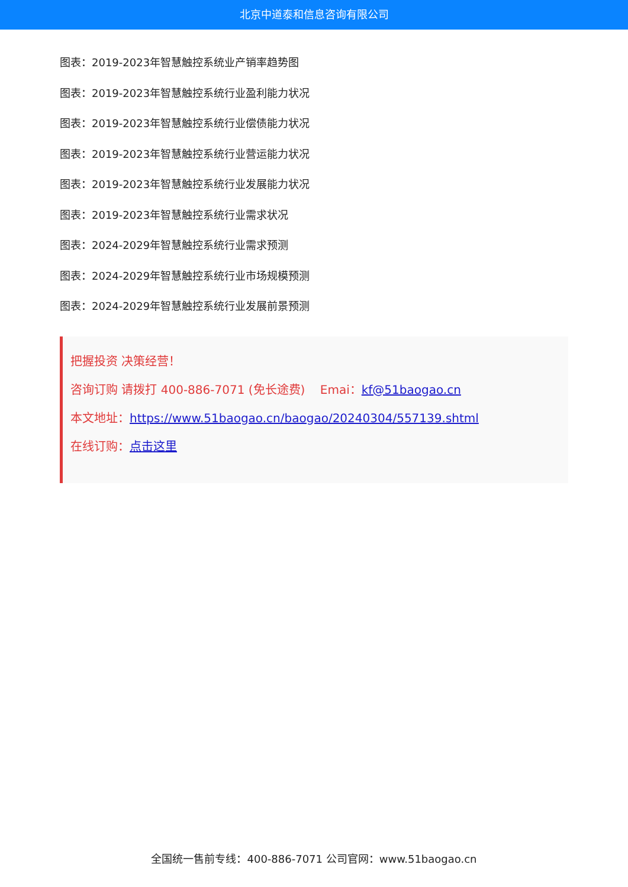北京中道泰和信息咨询有限公司
图表：2019-2023年智慧触控系统业产销率趋势图
图表：2019-2023年智慧触控系统行业盈利能力状况
图表：2019-2023年智慧触控系统行业偿债能力状况
图表：2019-2023年智慧触控系统行业营运能力状况
图表：2019-2023年智慧触控系统行业发展能力状况
图表：2019-2023年智慧触控系统行业需求状况
图表：2024-2029年智慧触控系统行业需求预测
图表：2024-2029年智慧触控系统行业市场规模预测
图表：2024-2029年智慧触控系统行业发展前景预测
把握投资 决策经营！
咨询订购 请拨打 400-886-7071 (免长途费) Emai：kf@51baogao.cn
本文地址：https://www.51baogao.cn/baogao/20240304/557139.shtml
在线订购：点击这里
全国统一售前专线：400-886-7071 公司官网：www.51baogao.cn